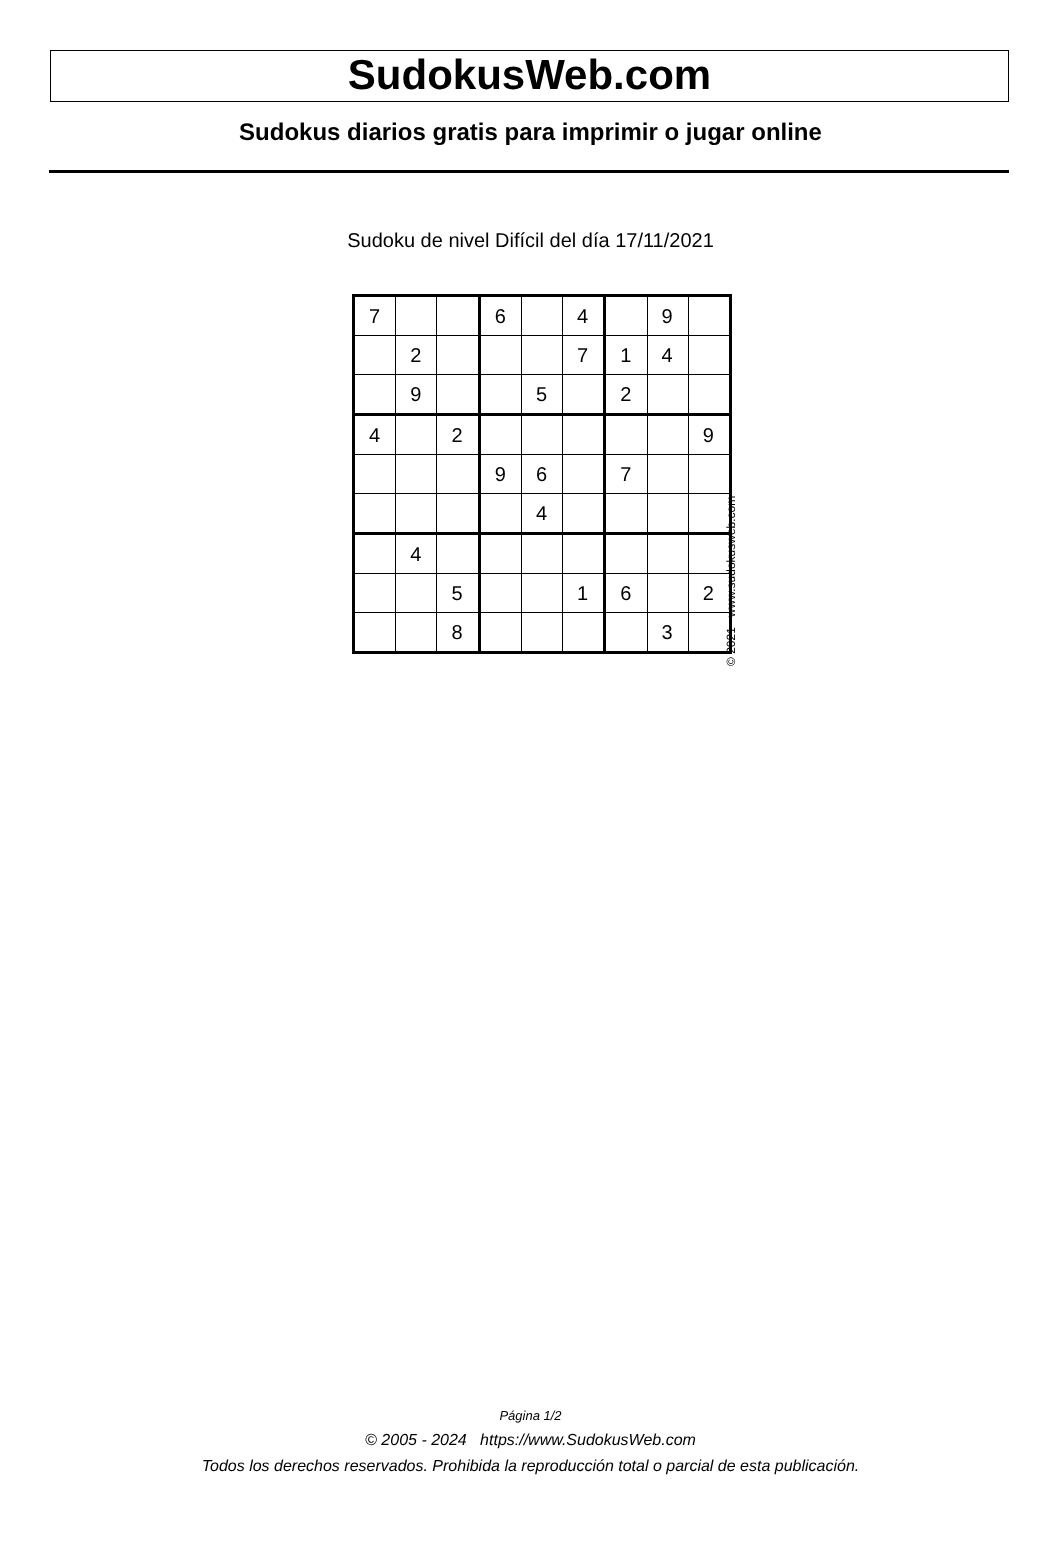SudokusWeb.com
Sudokus diarios gratis para imprimir o jugar online
Sudoku de nivel Difícil del día 17/11/2021
| 7 | | | 6 | | 4 | | 9 | |
| | 2 | | | | 7 | 1 | 4 | |
| | 9 | | | 5 | | 2 | | |
| 4 | | 2 | | | | | | 9 |
| | | | 9 | 6 | | 7 | | |
| | | | | 4 | | | | |
| | 4 | | | | | | | |
| | | 5 | | | 1 | 6 | | 2 |
| | | 8 | | | | | 3 | |
© 2021 www.sudokusweb.com
Página 1/2
© 2005 - 2024 https://www.SudokusWeb.com
Todos los derechos reservados. Prohibida la reproducción total o parcial de esta publicación.